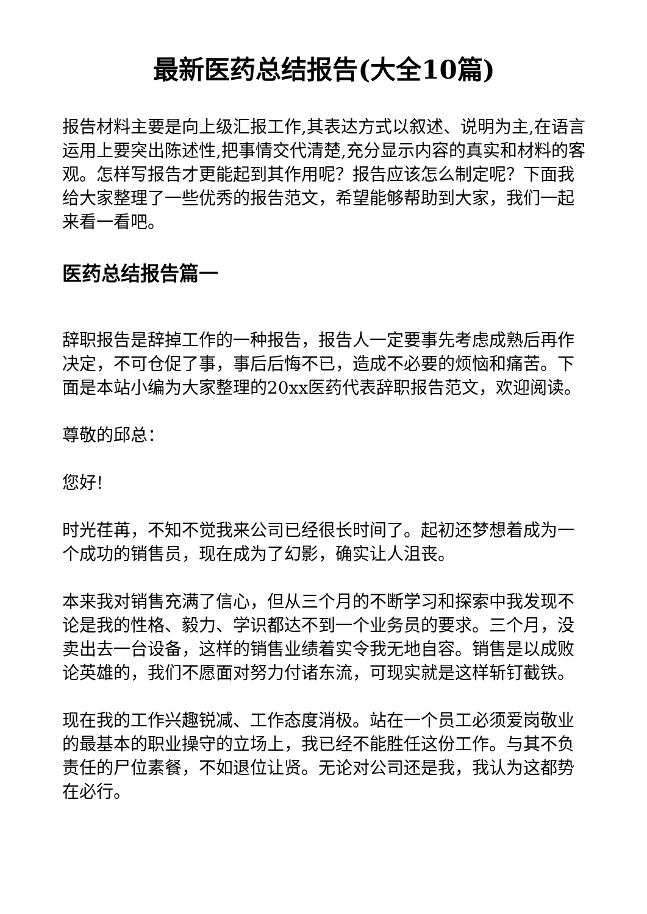最新医药总结报告(大全10篇)
报告材料主要是向上级汇报工作,其表达方式以叙述、说明为主,在语言运用上要突出陈述性,把事情交代清楚,充分显示内容的真实和材料的客观。怎样写报告才更能起到其作用呢？报告应该怎么制定呢？下面我给大家整理了一些优秀的报告范文，希望能够帮助到大家，我们一起来看一看吧。
医药总结报告篇一
辞职报告是辞掉工作的一种报告，报告人一定要事先考虑成熟后再作决定，不可仓促了事，事后后悔不已，造成不必要的烦恼和痛苦。下面是本站小编为大家整理的20xx医药代表辞职报告范文，欢迎阅读。
尊敬的邱总：
您好!
时光荏苒，不知不觉我来公司已经很长时间了。起初还梦想着成为一个成功的销售员，现在成为了幻影，确实让人沮丧。
本来我对销售充满了信心，但从三个月的不断学习和探索中我发现不论是我的性格、毅力、学识都达不到一个业务员的要求。三个月，没卖出去一台设备，这样的销售业绩着实令我无地自容。销售是以成败论英雄的，我们不愿面对努力付诸东流，可现实就是这样斩钉截铁。
现在我的工作兴趣锐减、工作态度消极。站在一个员工必须爱岗敬业的最基本的职业操守的立场上，我已经不能胜任这份工作。与其不负责任的尸位素餐，不如退位让贤。无论对公司还是我，我认为这都势在必行。